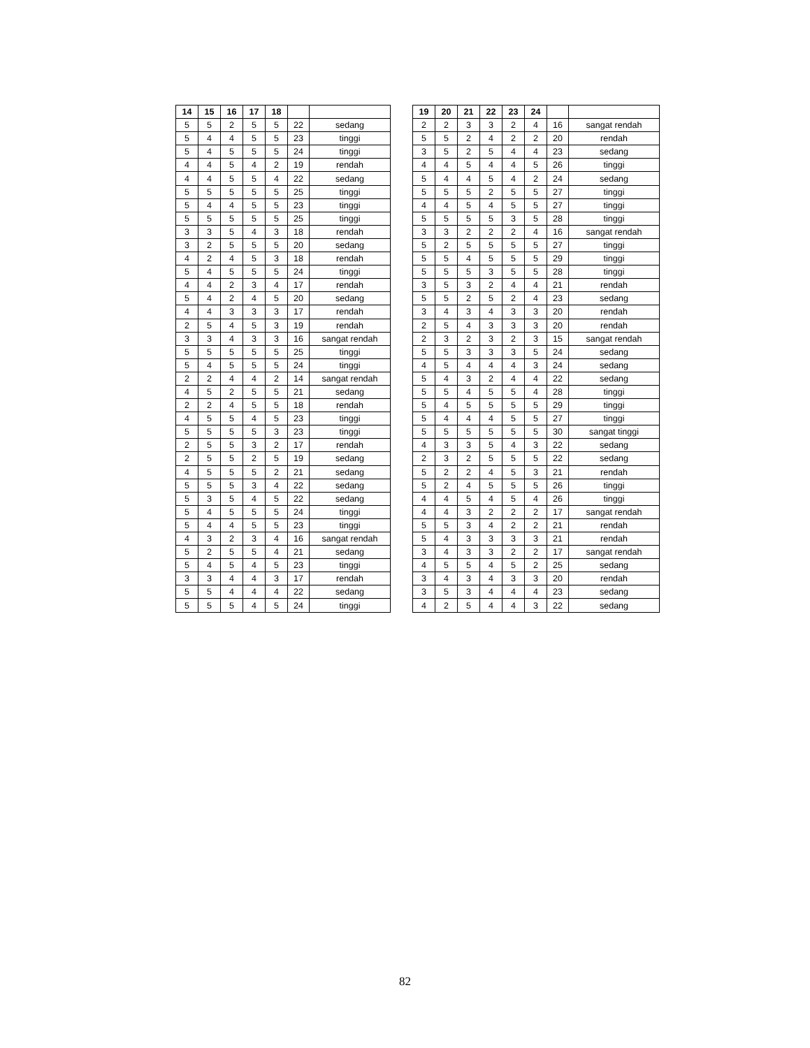| 14 | 15 | 16 | 17 | 18 | | |
| --- | --- | --- | --- | --- | --- | --- |
| 5 | 5 | 2 | 5 | 5 | 22 | sedang |
| 5 | 4 | 4 | 5 | 5 | 23 | tinggi |
| 5 | 4 | 5 | 5 | 5 | 24 | tinggi |
| 4 | 4 | 5 | 4 | 2 | 19 | rendah |
| 4 | 4 | 5 | 5 | 4 | 22 | sedang |
| 5 | 5 | 5 | 5 | 5 | 25 | tinggi |
| 5 | 4 | 4 | 5 | 5 | 23 | tinggi |
| 5 | 5 | 5 | 5 | 5 | 25 | tinggi |
| 3 | 3 | 5 | 4 | 3 | 18 | rendah |
| 3 | 2 | 5 | 5 | 5 | 20 | sedang |
| 4 | 2 | 4 | 5 | 3 | 18 | rendah |
| 5 | 4 | 5 | 5 | 5 | 24 | tinggi |
| 4 | 4 | 2 | 3 | 4 | 17 | rendah |
| 5 | 4 | 2 | 4 | 5 | 20 | sedang |
| 4 | 4 | 3 | 3 | 3 | 17 | rendah |
| 2 | 5 | 4 | 5 | 3 | 19 | rendah |
| 3 | 3 | 4 | 3 | 3 | 16 | sangat rendah |
| 5 | 5 | 5 | 5 | 5 | 25 | tinggi |
| 5 | 4 | 5 | 5 | 5 | 24 | tinggi |
| 2 | 2 | 4 | 4 | 2 | 14 | sangat rendah |
| 4 | 5 | 2 | 5 | 5 | 21 | sedang |
| 2 | 2 | 4 | 5 | 5 | 18 | rendah |
| 4 | 5 | 5 | 4 | 5 | 23 | tinggi |
| 5 | 5 | 5 | 5 | 3 | 23 | tinggi |
| 2 | 5 | 5 | 3 | 2 | 17 | rendah |
| 2 | 5 | 5 | 2 | 5 | 19 | sedang |
| 4 | 5 | 5 | 5 | 2 | 21 | sedang |
| 5 | 5 | 5 | 3 | 4 | 22 | sedang |
| 5 | 3 | 5 | 4 | 5 | 22 | sedang |
| 5 | 4 | 5 | 5 | 5 | 24 | tinggi |
| 5 | 4 | 4 | 5 | 5 | 23 | tinggi |
| 4 | 3 | 2 | 3 | 4 | 16 | sangat rendah |
| 5 | 2 | 5 | 5 | 4 | 21 | sedang |
| 5 | 4 | 5 | 4 | 5 | 23 | tinggi |
| 3 | 3 | 4 | 4 | 3 | 17 | rendah |
| 5 | 5 | 4 | 4 | 4 | 22 | sedang |
| 5 | 5 | 5 | 4 | 5 | 24 | tinggi |
| 19 | 20 | 21 | 22 | 23 | 24 | | |
| --- | --- | --- | --- | --- | --- | --- | --- |
| 2 | 2 | 3 | 3 | 2 | 4 | 16 | sangat rendah |
| 5 | 5 | 2 | 4 | 2 | 2 | 20 | rendah |
| 3 | 5 | 2 | 5 | 4 | 4 | 23 | sedang |
| 4 | 4 | 5 | 4 | 4 | 5 | 26 | tinggi |
| 5 | 4 | 4 | 5 | 4 | 2 | 24 | sedang |
| 5 | 5 | 5 | 2 | 5 | 5 | 27 | tinggi |
| 4 | 4 | 5 | 4 | 5 | 5 | 27 | tinggi |
| 5 | 5 | 5 | 5 | 3 | 5 | 28 | tinggi |
| 3 | 3 | 2 | 2 | 2 | 4 | 16 | sangat rendah |
| 5 | 2 | 5 | 5 | 5 | 5 | 27 | tinggi |
| 5 | 5 | 4 | 5 | 5 | 5 | 29 | tinggi |
| 5 | 5 | 5 | 3 | 5 | 5 | 28 | tinggi |
| 3 | 5 | 3 | 2 | 4 | 4 | 21 | rendah |
| 5 | 5 | 2 | 5 | 2 | 4 | 23 | sedang |
| 3 | 4 | 3 | 4 | 3 | 3 | 20 | rendah |
| 2 | 5 | 4 | 3 | 3 | 3 | 20 | rendah |
| 2 | 3 | 2 | 3 | 2 | 3 | 15 | sangat rendah |
| 5 | 5 | 3 | 3 | 3 | 5 | 24 | sedang |
| 4 | 5 | 4 | 4 | 4 | 3 | 24 | sedang |
| 5 | 4 | 3 | 2 | 4 | 4 | 22 | sedang |
| 5 | 5 | 4 | 5 | 5 | 4 | 28 | tinggi |
| 5 | 4 | 5 | 5 | 5 | 5 | 29 | tinggi |
| 5 | 4 | 4 | 4 | 5 | 5 | 27 | tinggi |
| 5 | 5 | 5 | 5 | 5 | 5 | 30 | sangat tinggi |
| 4 | 3 | 3 | 5 | 4 | 3 | 22 | sedang |
| 2 | 3 | 2 | 5 | 5 | 5 | 22 | sedang |
| 5 | 2 | 2 | 4 | 5 | 3 | 21 | rendah |
| 5 | 2 | 4 | 5 | 5 | 5 | 26 | tinggi |
| 4 | 4 | 5 | 4 | 5 | 4 | 26 | tinggi |
| 4 | 4 | 3 | 2 | 2 | 2 | 17 | sangat rendah |
| 5 | 5 | 3 | 4 | 2 | 2 | 21 | rendah |
| 5 | 4 | 3 | 3 | 3 | 3 | 21 | rendah |
| 3 | 4 | 3 | 3 | 2 | 2 | 17 | sangat rendah |
| 4 | 5 | 5 | 4 | 5 | 2 | 25 | sedang |
| 3 | 4 | 3 | 4 | 3 | 3 | 20 | rendah |
| 3 | 5 | 3 | 4 | 4 | 4 | 23 | sedang |
| 4 | 2 | 5 | 4 | 4 | 3 | 22 | sedang |
82